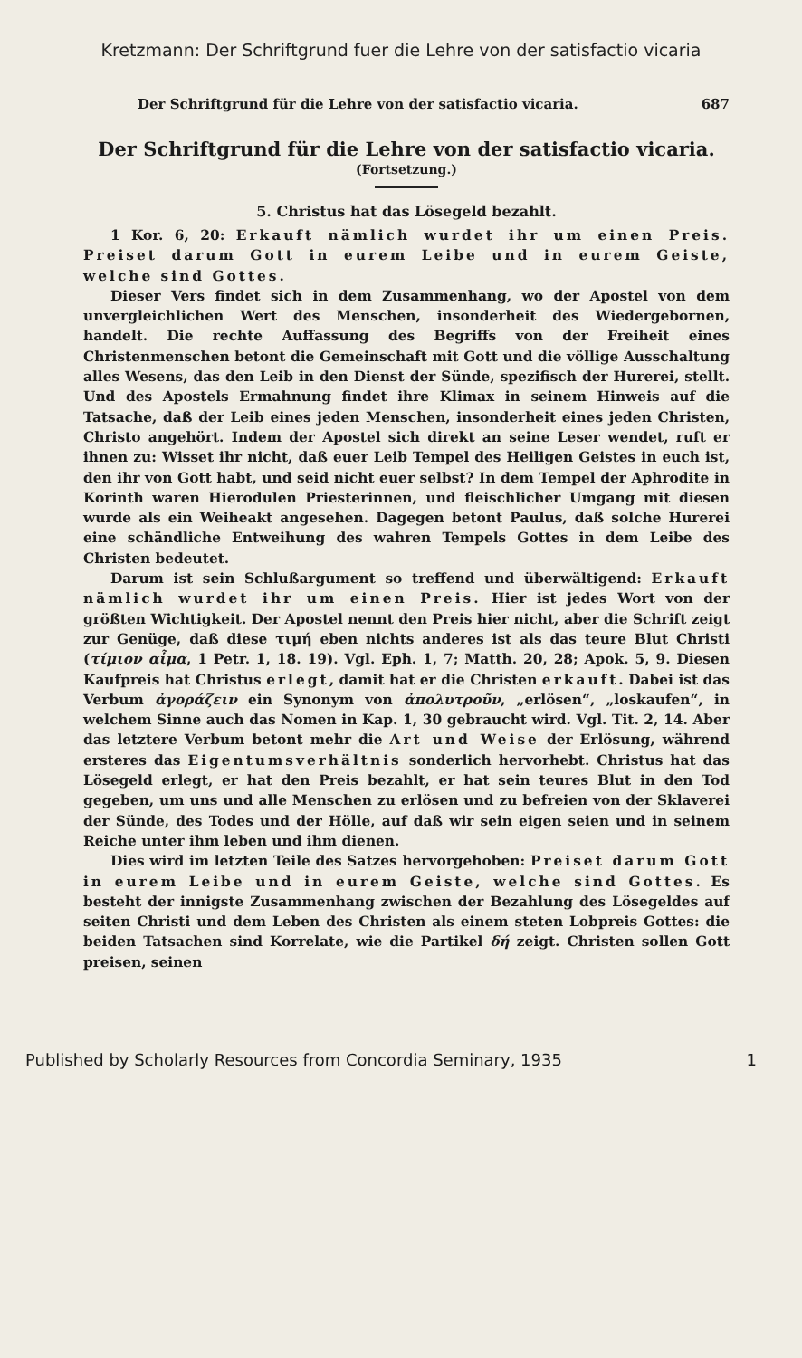Kretzmann: Der Schriftgrund fuer die Lehre von der satisfactio vicaria
Der Schriftgrund für die Lehre von der satisfactio vicaria. 687
Der Schriftgrund für die Lehre von der satisfactio vicaria.
(Fortsetzung.)
5. Christus hat das Lösegeld bezahlt.
1 Kor. 6, 20: Erkauft nämlich wurdet ihr um einen Preis. Preiset darum Gott in eurem Leibe und in eurem Geiste, welche sind Gottes.
Dieser Vers findet sich in dem Zusammenhang, wo der Apostel von dem unvergleichlichen Wert des Menschen, insonderheit des Wiedergebornen, handelt. Die rechte Auffassung des Begriffs von der Freiheit eines Christenmenschen betont die Gemeinschaft mit Gott und die völlige Ausschaltung alles Wesens, das den Leib in den Dienst der Sünde, spezifisch der Hurerei, stellt. Und des Apostels Ermahnung findet ihre Klimax in seinem Hinweis auf die Tatsache, daß der Leib eines jeden Menschen, insonderheit eines jeden Christen, Christo angehört. Indem der Apostel sich direkt an seine Leser wendet, ruft er ihnen zu: Wisset ihr nicht, daß euer Leib Tempel des Heiligen Geistes in euch ist, den ihr von Gott habt, und seid nicht euer selbst? In dem Tempel der Aphrodite in Korinth waren Hierodulen Priesterinnen, und fleischlicher Umgang mit diesen wurde als ein Weiheakt angesehen. Dagegen betont Paulus, daß solche Hurerei eine schändliche Entweihung des wahren Tempels Gottes in dem Leibe des Christen bedeutet.
Darum ist sein Schlußargument so treffend und überwältigend: Erkauft nämlich wurdet ihr um einen Preis. Hier ist jedes Wort von der größten Wichtigkeit. Der Apostel nennt den Preis hier nicht, aber die Schrift zeigt zur Genüge, daß diese τιμή eben nichts anderes ist als das teure Blut Christi (τίμιον αἷμα, 1 Petr. 1, 18. 19). Vgl. Eph. 1, 7; Matth. 20, 28; Apok. 5, 9. Diesen Kaufpreis hat Christus erlegt, damit hat er die Christen erkauft. Dabei ist das Verbum ἀγοράζειν ein Synonym von ἀπολυτροῦν, „erlösen“, „loskaufen“, in welchem Sinne auch das Nomen in Kap. 1, 30 gebraucht wird. Vgl. Tit. 2, 14. Aber das letztere Verbum betont mehr die Art und Weise der Erlösung, während ersteres das Eigentumsverhältnis sonderlich hervorhebt. Christus hat das Lösegeld erlegt, er hat den Preis bezahlt, er hat sein teures Blut in den Tod gegeben, um uns und alle Menschen zu erlösen und zu befreien von der Sklaverei der Sünde, des Todes und der Hölle, auf daß wir sein eigen seien und in seinem Reiche unter ihm leben und ihm dienen.
Dies wird im letzten Teile des Satzes hervorgehoben: Preiset darum Gott in eurem Leibe und in eurem Geiste, welche sind Gottes. Es besteht der innigste Zusammenhang zwischen der Bezahlung des Lösegeldes auf seiten Christi und dem Leben des Christen als einem steten Lobpreis Gottes: die beiden Tatsachen sind Korrelate, wie die Partikel δή zeigt. Christen sollen Gott preisen, seinen
Published by Scholarly Resources from Concordia Seminary, 1935 1